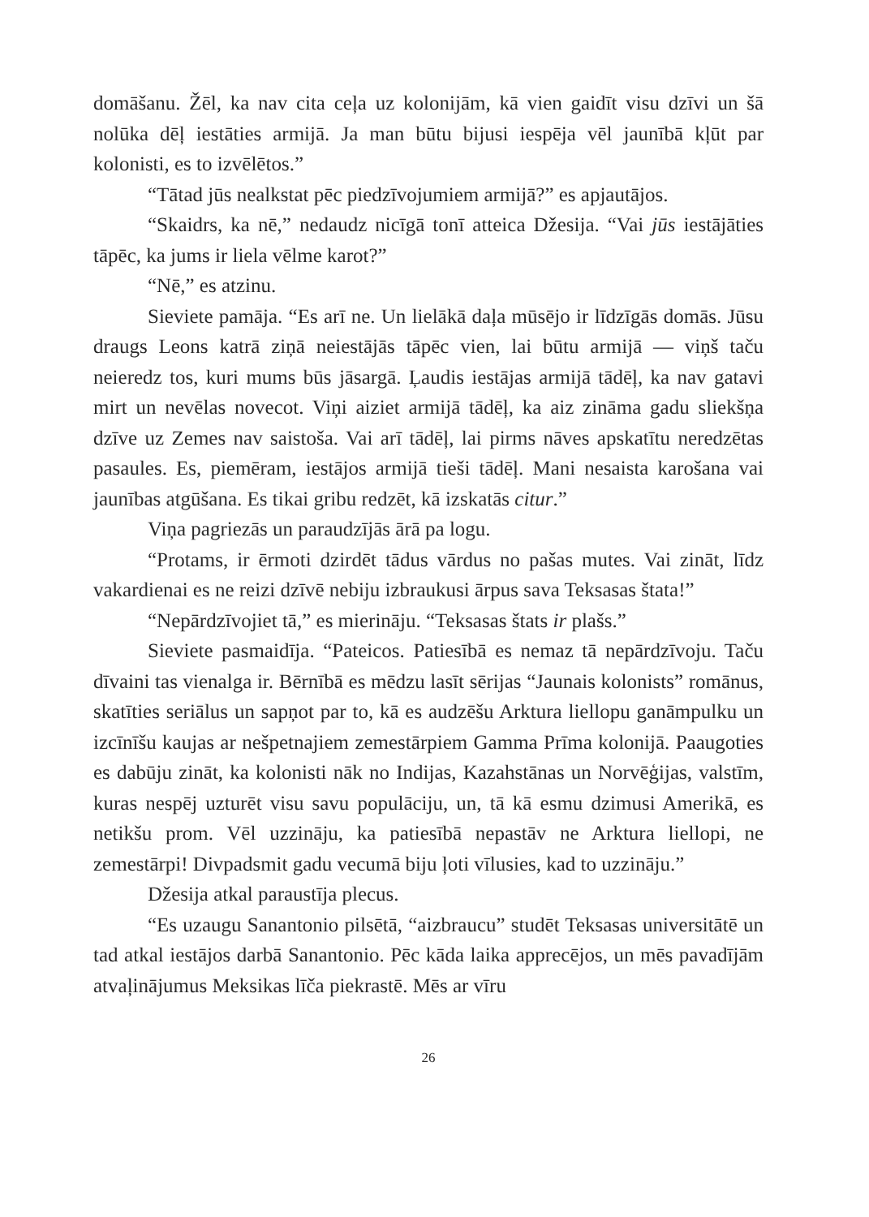domāšanu. Žēl, ka nav cita ceļa uz kolonijām, kā vien gaidīt visu dzīvi un šā nolūka dēļ iestāties armijā. Ja man būtu bijusi iespēja vēl jaunībā kļūt par kolonisti, es to izvēlētos.”
“Tātad jūs nealkstat pēc piedzīvojumiem armijā?” es apjautājos.
“Skaidrs, ka nē,” nedaudz nicīgā tonī atteica Džesija. “Vai jūs iestājāties tāpēc, ka jums ir liela vēlme karot?”
“Nē,” es atzinu.
Sieviete pamāja. “Es arī ne. Un lielākā daļa mūsējo ir līdzīgās domās. Jūsu draugs Leons katrā ziņā neiestājās tāpēc vien, lai būtu armijā — viņš taču neieredz tos, kuri mums būs jāsargā. Ļaudis iestājas armijā tādēļ, ka nav gatavi mirt un nevēlas novecot. Viņi aiziet armijā tādēļ, ka aiz zināma gadu sliekšņa dzīve uz Zemes nav saistoša. Vai arī tādēļ, lai pirms nāves apskatītu neredzētas pasaules. Es, piemēram, iestājos armijā tieši tādēļ. Mani nesaista karošana vai jaunības atgūšana. Es tikai gribu redzēt, kā izskatās citur.”
Viņa pagriezās un paraudzījās ārā pa logu.
“Protams, ir ērmoti dzirdēt tādus vārdus no pašas mutes. Vai zināt, līdz vakardienai es ne reizi dzīvē nebiju izbraukusi ārpus sava Teksasas štata!”
“Nepārdzīvojiet tā,” es mierināju. “Teksasas štats ir plašs.”
Sieviete pasmaidīja. “Pateicos. Patiesībā es nemaz tā nepārdzīvoju. Taču dīvaini tas vienalga ir. Bērnībā es mēdzu lasīt sērijas “Jaunais kolonists” romānus, skatīties seriālus un sapņot par to, kā es audzēšu Arktura liellopu ganāmpulku un izcīnīšu kaujas ar nešpetnajiem zemestārpiem Gamma Prīma kolonijā. Paaugoties es dabūju zināt, ka kolonisti nāk no Indijas, Kazahstānas un Norvēģijas, valstīm, kuras nespēj uzturēt visu savu populāciju, un, tā kā esmu dzimusi Amerikā, es netikšu prom. Vēl uzzināju, ka patiesībā nepastāv ne Arktura liellopi, ne zemestārpi! Divpadsmit gadu vecumā biju ļoti vīlusies, kad to uzzināju.”
Džesija atkal paraustīja plecus.
“Es uzaugu Sanantonio pilsētā, “aizbraucu” studēt Teksasas universitātē un tad atkal iestājos darbā Sanantonio. Pēc kāda laika apprecējos, un mēs pavadījām atvaļinājumus Meksikas līča piekrastē. Mēs ar vīru
26